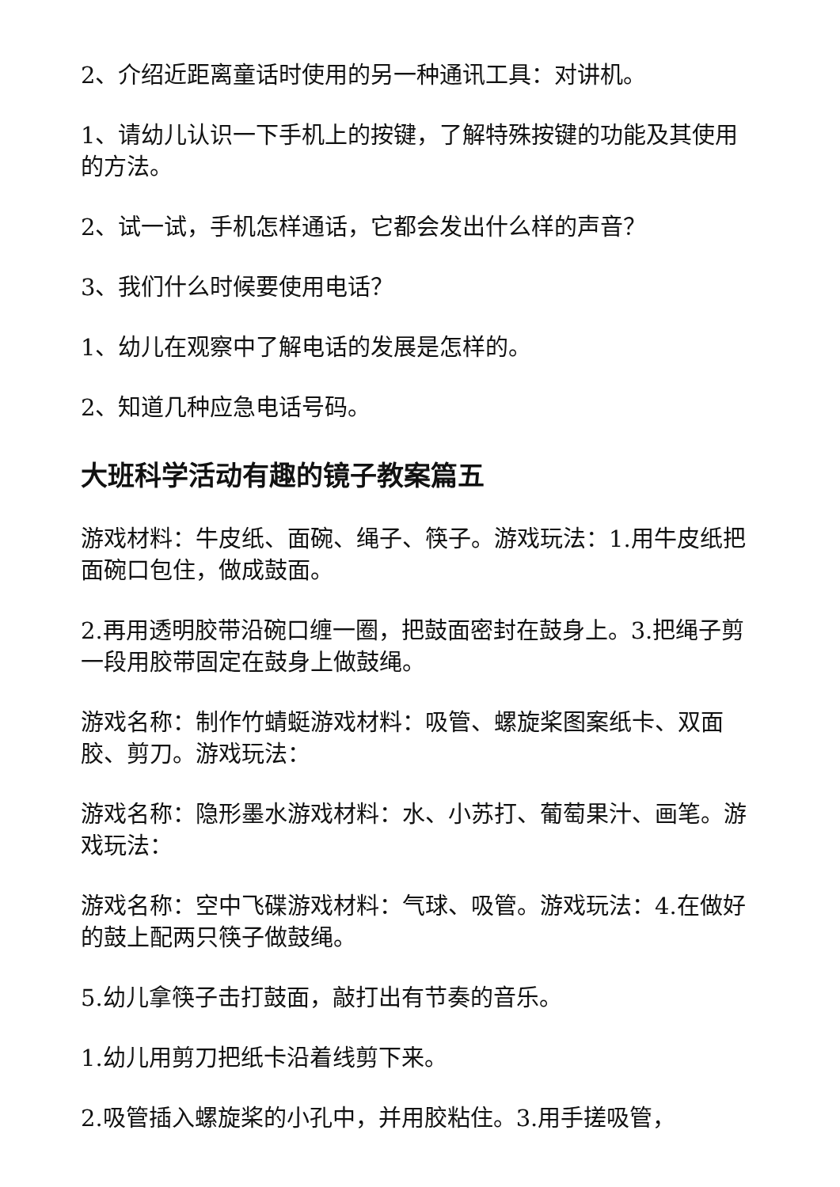2、介绍近距离童话时使用的另一种通讯工具：对讲机。
1、请幼儿认识一下手机上的按键，了解特殊按键的功能及其使用的方法。
2、试一试，手机怎样通话，它都会发出什么样的声音？
3、我们什么时候要使用电话？
1、幼儿在观察中了解电话的发展是怎样的。
2、知道几种应急电话号码。
大班科学活动有趣的镜子教案篇五
游戏材料：牛皮纸、面碗、绳子、筷子。游戏玩法：1.用牛皮纸把面碗口包住，做成鼓面。
2.再用透明胶带沿碗口缠一圈，把鼓面密封在鼓身上。3.把绳子剪一段用胶带固定在鼓身上做鼓绳。
游戏名称：制作竹蜻蜓游戏材料：吸管、螺旋桨图案纸卡、双面胶、剪刀。游戏玩法：
游戏名称：隐形墨水游戏材料：水、小苏打、葡萄果汁、画笔。游戏玩法：
游戏名称：空中飞碟游戏材料：气球、吸管。游戏玩法：4.在做好的鼓上配两只筷子做鼓绳。
5.幼儿拿筷子击打鼓面，敲打出有节奏的音乐。
1.幼儿用剪刀把纸卡沿着线剪下来。
2.吸管插入螺旋桨的小孔中，并用胶粘住。3.用手搓吸管，